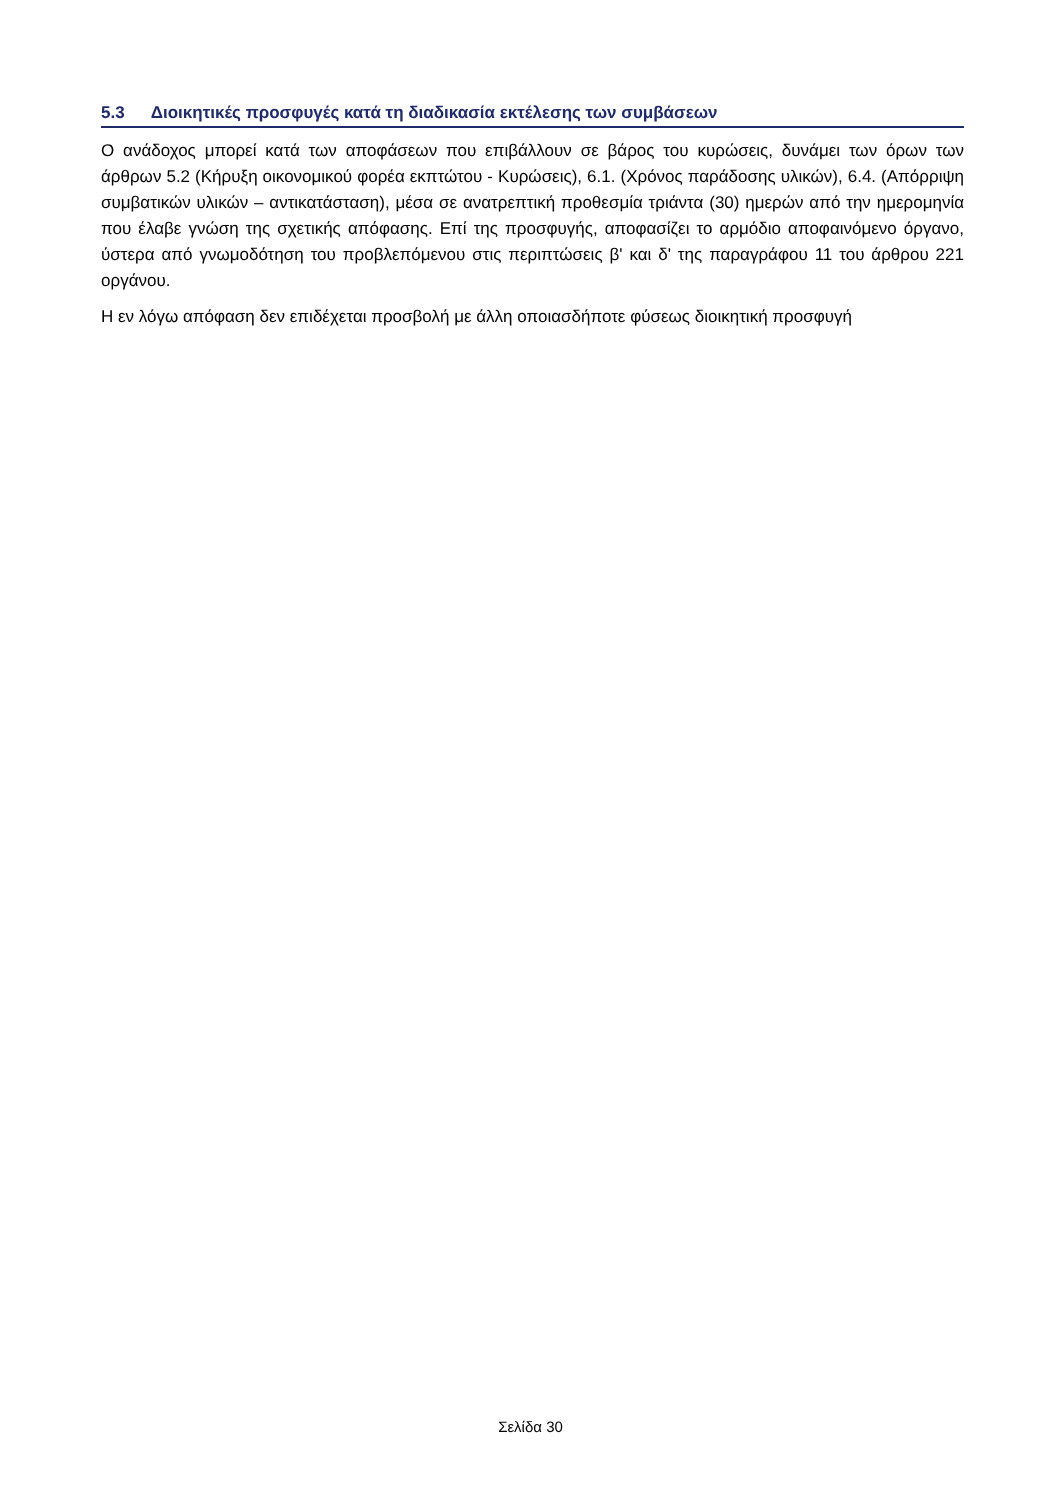5.3 Διοικητικές προσφυγές κατά τη διαδικασία εκτέλεσης των συμβάσεων
Ο ανάδοχος μπορεί κατά των αποφάσεων που επιβάλλουν σε βάρος του κυρώσεις, δυνάμει των όρων των άρθρων 5.2 (Κήρυξη οικονομικού φορέα εκπτώτου - Κυρώσεις), 6.1. (Χρόνος παράδοσης υλικών), 6.4. (Απόρριψη συμβατικών υλικών – αντικατάσταση), μέσα σε ανατρεπτική προθεσμία τριάντα (30) ημερών από την ημερομηνία που έλαβε γνώση της σχετικής απόφασης. Επί της προσφυγής, αποφασίζει το αρμόδιο αποφαινόμενο όργανο, ύστερα από γνωμοδότηση του προβλεπόμενου στις περιπτώσεις β' και δ' της παραγράφου 11 του άρθρου 221 οργάνου.
Η εν λόγω απόφαση δεν επιδέχεται προσβολή με άλλη οποιασδήποτε φύσεως διοικητική προσφυγή
Σελίδα 30